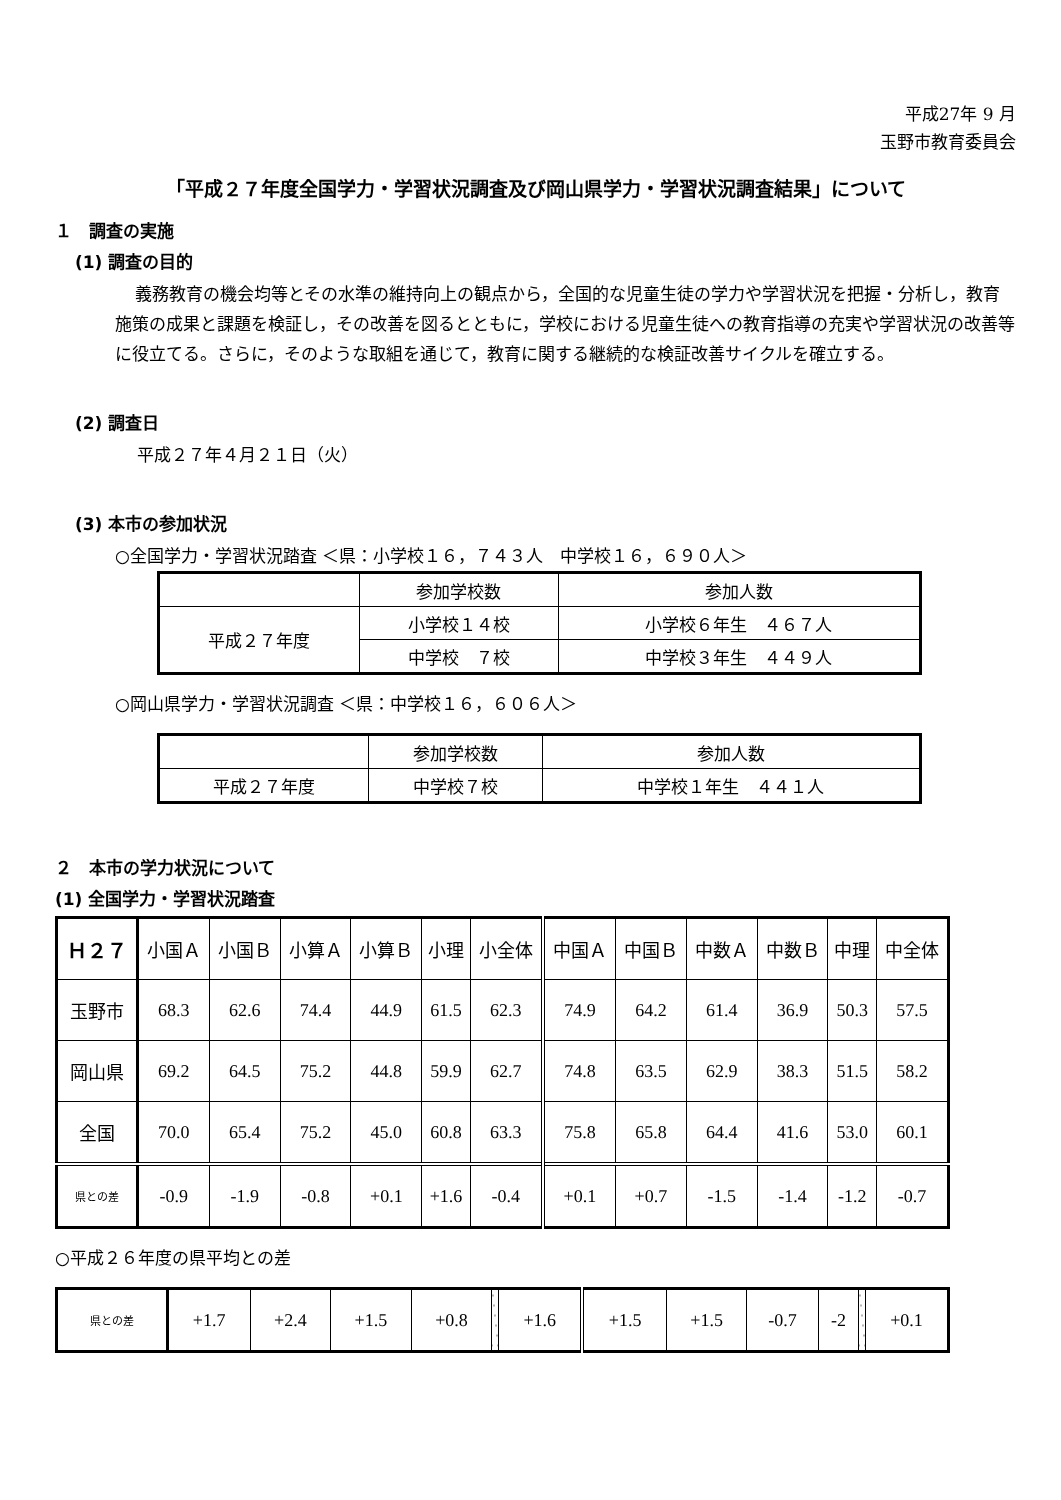平成27年 9 月
玉野市教育委員会
「平成２７年度全国学力・学習状況調査及び岡山県学力・学習状況調査結果」について
１　調査の実施
(1) 調査の目的
義務教育の機会均等とその水準の維持向上の観点から，全国的な児童生徒の学力や学習状況を把握・分析し，教育施策の成果と課題を検証し，その改善を図るとともに，学校における児童生徒への教育指導の充実や学習状況の改善等に役立てる。さらに，そのような取組を通じて，教育に関する継続的な検証改善サイクルを確立する。
(2) 調査日
平成２７年４月２１日（火）
(3) 本市の参加状況
○全国学力・学習状況踏査 ＜県：小学校１６，７４３人　中学校１６，６９０人＞
| | 参加学校数 | 参加人数 |
| 平成２７年度 | 小学校１４校 | 小学校６年生 ４６７人 |
| | 中学校 ７校 | 中学校３年生 ４４９人 |
○岡山県学力・学習状況調査 ＜県：中学校１６，６０６人＞
| | 参加学校数 | 参加人数 |
| 平成２７年度 | 中学校７校 | 中学校１年生 ４４１人 |
２　本市の学力状況について
(1) 全国学力・学習状況踏査
| Ｈ２７ | 小国Ａ | 小国Ｂ | 小算Ａ | 小算Ｂ | 小理 | 小全体 | 中国Ａ | 中国Ｂ | 中数Ａ | 中数Ｂ | 中理 | 中全体 |
| 玉野市 | 68.3 | 62.6 | 74.4 | 44.9 | 61.5 | 62.3 | 74.9 | 64.2 | 61.4 | 36.9 | 50.3 | 57.5 |
| 岡山県 | 69.2 | 64.5 | 75.2 | 44.8 | 59.9 | 62.7 | 74.8 | 63.5 | 62.9 | 38.3 | 51.5 | 58.2 |
| 全国 | 70.0 | 65.4 | 75.2 | 45.0 | 60.8 | 63.3 | 75.8 | 65.8 | 64.4 | 41.6 | 53.0 | 60.1 |
| 県との差 | -0.9 | -1.9 | -0.8 | +0.1 | +1.6 | -0.4 | +0.1 | +0.7 | -1.5 | -1.4 | -1.2 | -0.7 |
○平成２６年度の県平均との差
| 県との差 | +1.7 | +2.4 | +1.5 | +0.8 | | +1.6 | +1.5 | +1.5 | -0.7 | -2 | | +0.1 |